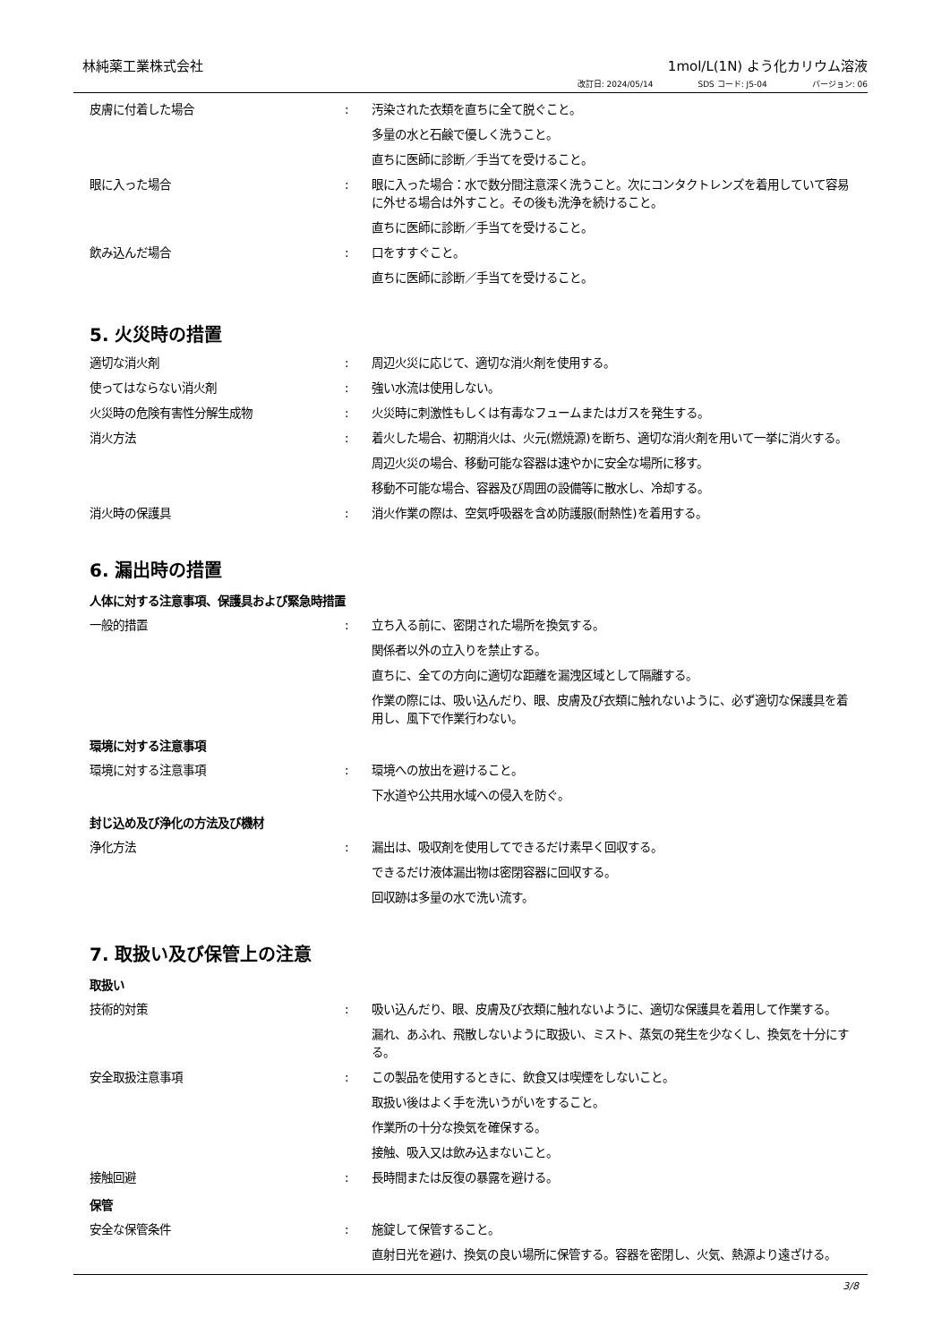林純薬工業株式会社 1mol/L(1N) よう化カリウム溶液
改訂日: 2024/05/14 SDS コード: J5-04 バージョン: 06
皮膚に付着した場合 : 汚染された衣類を直ちに全て脱ぐこと。
多量の水と石鹸で優しく洗うこと。
直ちに医師に診断／手当てを受けること。
眼に入った場合 : 眼に入った場合：水で数分間注意深く洗うこと。次にコンタクトレンズを着用していて容易に外せる場合は外すこと。その後も洗浄を続けること。
直ちに医師に診断／手当てを受けること。
飲み込んだ場合 : 口をすすぐこと。
直ちに医師に診断／手当てを受けること。
5. 火災時の措置
適切な消火剤 : 周辺火災に応じて、適切な消火剤を使用する。
使ってはならない消火剤 : 強い水流は使用しない。
火災時の危険有害性分解生成物 : 火災時に刺激性もしくは有毒なフュームまたはガスを発生する。
消火方法 : 着火した場合、初期消火は、火元(燃焼源)を断ち、適切な消火剤を用いて一挙に消火する。
周辺火災の場合、移動可能な容器は速やかに安全な場所に移す。
移動不可能な場合、容器及び周囲の設備等に散水し、冷却する。
消火時の保護具 : 消火作業の際は、空気呼吸器を含め防護服(耐熱性)を着用する。
6. 漏出時の措置
人体に対する注意事項、保護具および緊急時措置
一般的措置 : 立ち入る前に、密閉された場所を換気する。
関係者以外の立入りを禁止する。
直ちに、全ての方向に適切な距離を漏洩区域として隔離する。
作業の際には、吸い込んだり、眼、皮膚及び衣類に触れないように、必ず適切な保護具を着用し、風下で作業行わない。
環境に対する注意事項
環境に対する注意事項 : 環境への放出を避けること。
下水道や公共用水域への侵入を防ぐ。
封じ込め及び浄化の方法及び機材
浄化方法 : 漏出は、吸収剤を使用してできるだけ素早く回収する。
できるだけ液体漏出物は密閉容器に回収する。
回収跡は多量の水で洗い流す。
7. 取扱い及び保管上の注意
取扱い
技術的対策 : 吸い込んだり、眼、皮膚及び衣類に触れないように、適切な保護具を着用して作業する。
漏れ、あふれ、飛散しないように取扱い、ミスト、蒸気の発生を少なくし、換気を十分にする。
安全取扱注意事項 : この製品を使用するときに、飲食又は喫煙をしないこと。
取扱い後はよく手を洗いうがいをすること。
作業所の十分な換気を確保する。
接触、吸入又は飲み込まないこと。
接触回避 : 長時間または反復の暴露を避ける。
保管
安全な保管条件 : 施錠して保管すること。
直射日光を避け、換気の良い場所に保管する。容器を密閉し、火気、熱源より遠ざける。
3/8